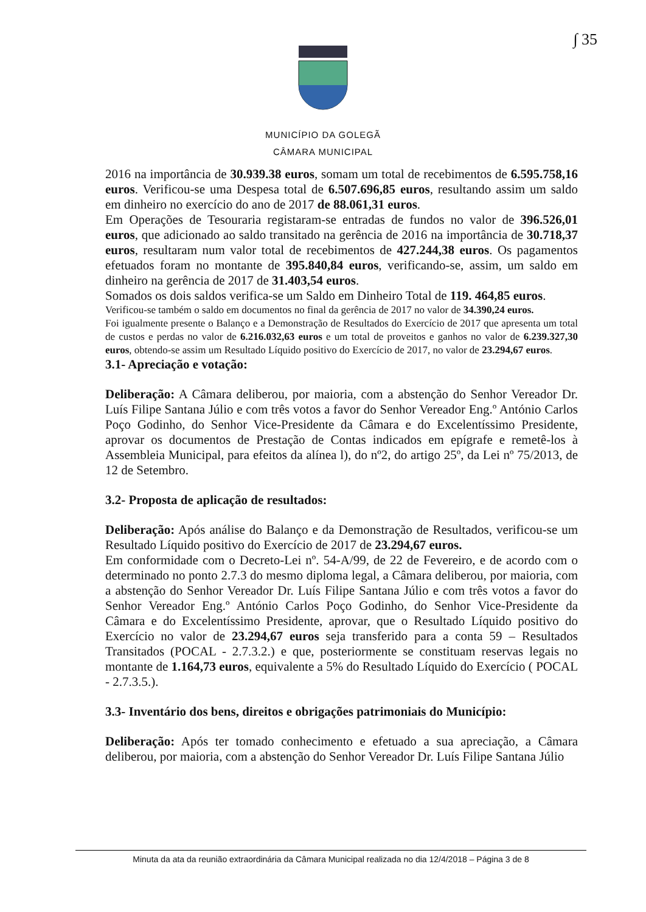∫ 35
MUNICÍPIO DA GOLEGÃ
CÂMARA MUNICIPAL
2016 na importância de 30.939.38 euros, somam um total de recebimentos de 6.595.758,16 euros. Verificou-se uma Despesa total de 6.507.696,85 euros, resultando assim um saldo em dinheiro no exercício do ano de 2017 de 88.061,31 euros.
Em Operações de Tesouraria registaram-se entradas de fundos no valor de 396.526,01 euros, que adicionado ao saldo transitado na gerência de 2016 na importância de 30.718,37 euros, resultaram num valor total de recebimentos de 427.244,38 euros. Os pagamentos efetuados foram no montante de 395.840,84 euros, verificando-se, assim, um saldo em dinheiro na gerência de 2017 de 31.403,54 euros.
Somados os dois saldos verifica-se um Saldo em Dinheiro Total de 119. 464,85 euros.
Verificou-se também o saldo em documentos no final da gerência de 2017 no valor de 34.390,24 euros.
Foi igualmente presente o Balanço e a Demonstração de Resultados do Exercício de 2017 que apresenta um total de custos e perdas no valor de 6.216.032,63 euros e um total de proveitos e ganhos no valor de 6.239.327,30 euros, obtendo-se assim um Resultado Líquido positivo do Exercício de 2017, no valor de 23.294,67 euros.
3.1- Apreciação e votação:
Deliberação: A Câmara deliberou, por maioria, com a abstenção do Senhor Vereador Dr. Luís Filipe Santana Júlio e com três votos a favor do Senhor Vereador Eng.º António Carlos Poço Godinho, do Senhor Vice-Presidente da Câmara e do Excelentíssimo Presidente, aprovar os documentos de Prestação de Contas indicados em epígrafe e remetê-los à Assembleia Municipal, para efeitos da alínea l), do nº2, do artigo 25º, da Lei nº 75/2013, de 12 de Setembro.
3.2- Proposta de aplicação de resultados:
Deliberação: Após análise do Balanço e da Demonstração de Resultados, verificou-se um Resultado Líquido positivo do Exercício de 2017 de 23.294,67 euros.
Em conformidade com o Decreto-Lei nº. 54-A/99, de 22 de Fevereiro, e de acordo com o determinado no ponto 2.7.3 do mesmo diploma legal, a Câmara deliberou, por maioria, com a abstenção do Senhor Vereador Dr. Luís Filipe Santana Júlio e com três votos a favor do Senhor Vereador Eng.º António Carlos Poço Godinho, do Senhor Vice-Presidente da Câmara e do Excelentíssimo Presidente, aprovar, que o Resultado Líquido positivo do Exercício no valor de 23.294,67 euros seja transferido para a conta 59 – Resultados Transitados (POCAL - 2.7.3.2.) e que, posteriormente se constituam reservas legais no montante de 1.164,73 euros, equivalente a 5% do Resultado Líquido do Exercício ( POCAL - 2.7.3.5.).
3.3- Inventário dos bens, direitos e obrigações patrimoniais do Município:
Deliberação: Após ter tomado conhecimento e efetuado a sua apreciação, a Câmara deliberou, por maioria, com a abstenção do Senhor Vereador Dr. Luís Filipe Santana Júlio
Minuta da ata da reunião extraordinária da Câmara Municipal realizada no dia 12/4/2018 – Página 3 de 8